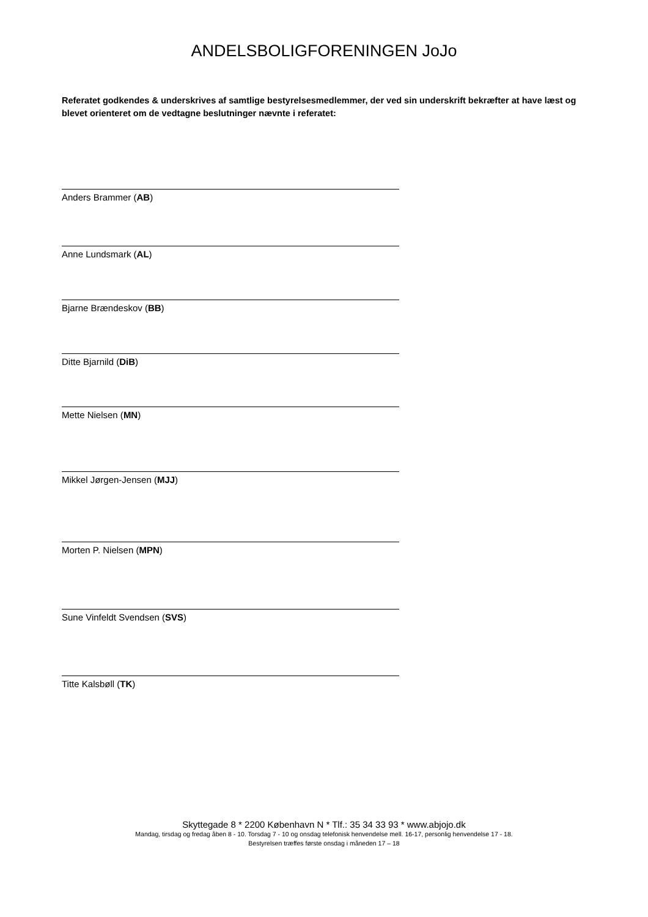ANDELSBOLIGFORENINGEN JoJo
Referatet godkendes & underskrives af samtlige bestyrelsesmedlemmer, der ved sin underskrift bekræfter at have læst og blevet orienteret om de vedtagne beslutninger nævnte i referatet:
Anders Brammer (AB)
Anne Lundsmark (AL)
Bjarne Brændeskov (BB)
Ditte Bjarnild (DiB)
Mette Nielsen (MN)
Mikkel Jørgen-Jensen (MJJ)
Morten P. Nielsen (MPN)
Sune Vinfeldt Svendsen (SVS)
Titte Kalsbøll (TK)
Skyttegade 8 * 2200 København N * Tlf.: 35 34 33 93 * www.abjojo.dk
Mandag, tirsdag og fredag åben 8 - 10. Torsdag 7 - 10 og onsdag telefonisk henvendelse mell. 16-17, personlig henvendelse 17 - 18.
Bestyrelsen træffes første onsdag i måneden 17 – 18